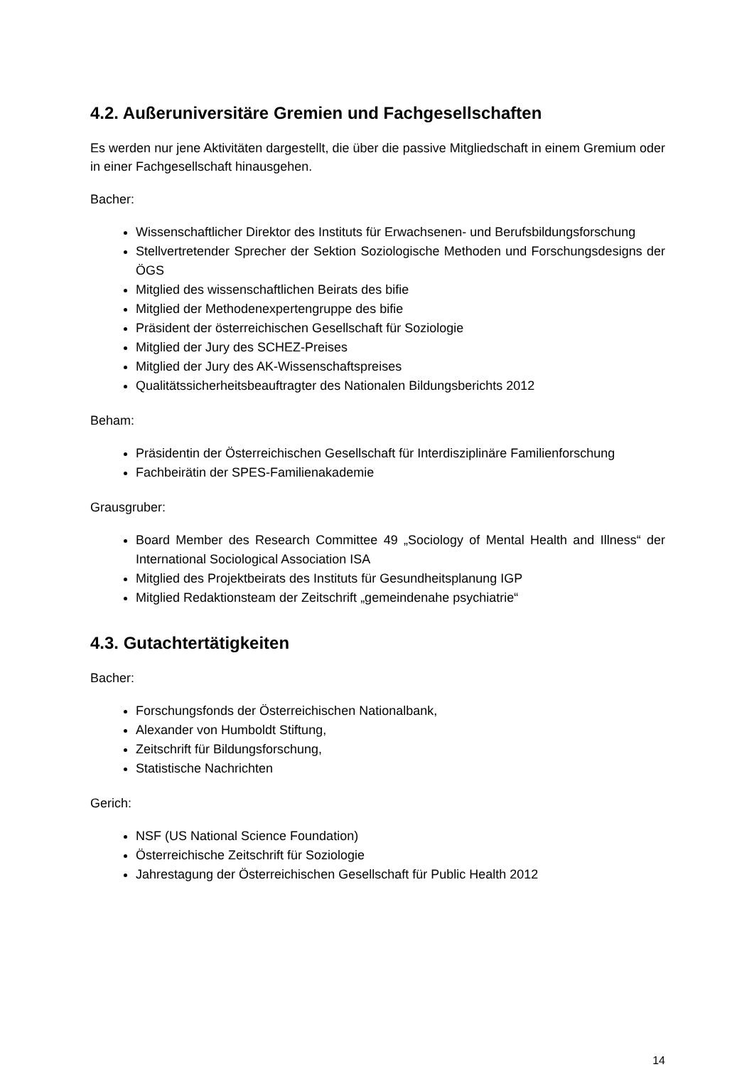4.2. Außeruniversitäre Gremien und Fachgesellschaften
Es werden nur jene Aktivitäten dargestellt, die über die passive Mitgliedschaft in einem Gremium oder in einer Fachgesellschaft hinausgehen.
Bacher:
Wissenschaftlicher Direktor des Instituts für Erwachsenen- und Berufsbildungsforschung
Stellvertretender Sprecher der Sektion Soziologische Methoden und Forschungsdesigns der ÖGS
Mitglied des wissenschaftlichen Beirats des bifie
Mitglied der Methodenexpertengruppe des bifie
Präsident der österreichischen Gesellschaft für Soziologie
Mitglied der Jury des SCHEZ-Preises
Mitglied der Jury des AK-Wissenschaftspreises
Qualitätssicherheitsbeauftragter des Nationalen Bildungsberichts 2012
Beham:
Präsidentin der Österreichischen Gesellschaft für Interdisziplinäre Familienforschung
Fachbeirätin der SPES-Familienakademie
Grausgruber:
Board Member des Research Committee 49 „Sociology of Mental Health and Illness“ der International Sociological Association ISA
Mitglied des Projektbeirats des Instituts für Gesundheitsplanung IGP
Mitglied Redaktionsteam der Zeitschrift „gemeindenahe psychiatrie“
4.3. Gutachtertätigkeiten
Bacher:
Forschungsfonds der Österreichischen Nationalbank,
Alexander von Humboldt Stiftung,
Zeitschrift für Bildungsforschung,
Statistische Nachrichten
Gerich:
NSF (US National Science Foundation)
Österreichische Zeitschrift für Soziologie
Jahrestagung der Österreichischen Gesellschaft für Public Health 2012
14